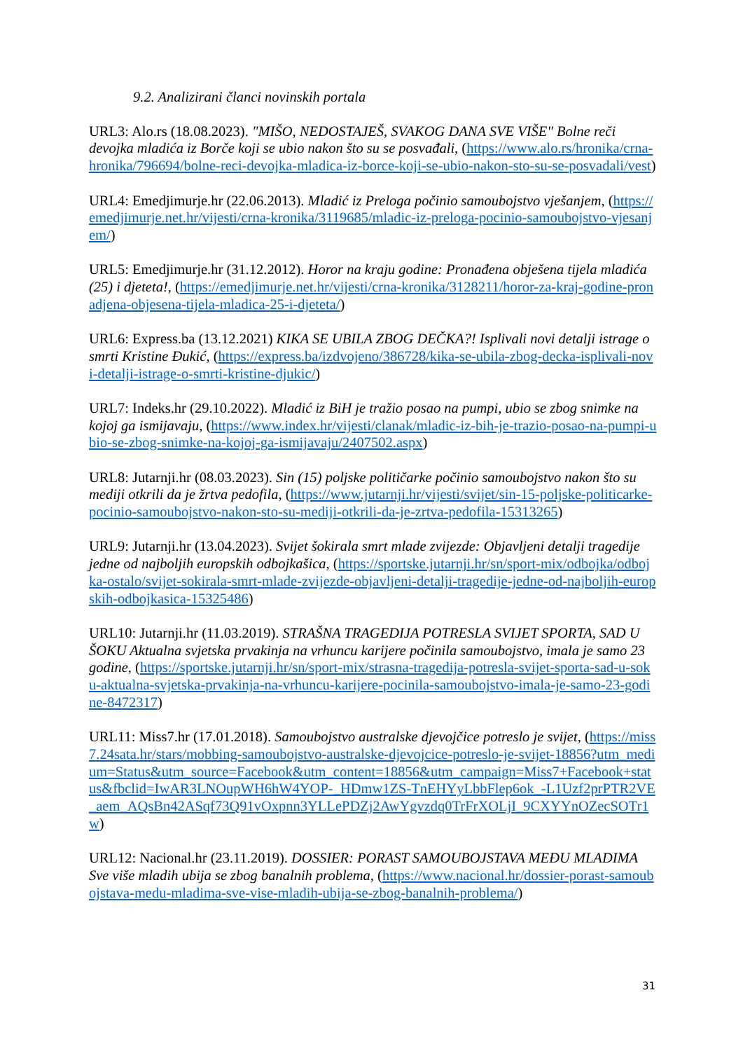9.2. Analizirani članci novinskih portala
URL3: Alo.rs (18.08.2023). "MIŠO, NEDOSTAJEŠ, SVAKOG DANA SVE VIŠE" Bolne reči devojka mladića iz Borče koji se ubio nakon što su se posvađali, (https://www.alo.rs/hronika/crna-hronika/796694/bolne-reci-devojka-mladica-iz-borce-koji-se-ubio-nakon-sto-su-se-posvadali/vest)
URL4: Emedjimurje.hr (22.06.2013). Mladić iz Preloga počinio samoubojstvo vješanjem, (https://emedjimurje.net.hr/vijesti/crna-kronika/3119685/mladic-iz-preloga-pocinio-samoubojstvo-vjesanjem/)
URL5: Emedjimurje.hr (31.12.2012). Horor na kraju godine: Pronađena obješena tijela mladića (25) i djeteta!, (https://emedjimurje.net.hr/vijesti/crna-kronika/3128211/horor-za-kraj-godine-pronadjena-objesena-tijela-mladica-25-i-djeteta/)
URL6: Express.ba (13.12.2021) KIKA SE UBILA ZBOG DEČKA?! Isplivali novi detalji istrage o smrti Kristine Đukić, (https://express.ba/izdvojeno/386728/kika-se-ubila-zbog-decka-isplivali-novi-detalji-istrage-o-smrti-kristine-djukic/)
URL7: Indeks.hr (29.10.2022). Mladić iz BiH je tražio posao na pumpi, ubio se zbog snimke na kojoj ga ismijavaju, (https://www.index.hr/vijesti/clanak/mladic-iz-bih-je-trazio-posao-na-pumpi-ubio-se-zbog-snimke-na-kojoj-ga-ismijavaju/2407502.aspx)
URL8: Jutarnji.hr (08.03.2023). Sin (15) poljske političarke počinio samoubojstvo nakon što su mediji otkrili da je žrtva pedofila, (https://www.jutarnji.hr/vijesti/svijet/sin-15-poljske-politicarke-pocinio-samoubojstvo-nakon-sto-su-mediji-otkrili-da-je-zrtva-pedofila-15313265)
URL9: Jutarnji.hr (13.04.2023). Svijet šokirala smrt mlade zvijezde: Objavljeni detalji tragedije jedne od najboljih europskih odbojkašica, (https://sportske.jutarnji.hr/sn/sport-mix/odbojka/odbojka-ostalo/svijet-sokirala-smrt-mlade-zvijezde-objavljeni-detalji-tragedije-jedne-od-najboljih-europskih-odbojkasica-15325486)
URL10: Jutarnji.hr (11.03.2019). STRAŠNA TRAGEDIJA POTRESLA SVIJET SPORTA, SAD U ŠOKU Aktualna svjetska prvakinja na vrhuncu karijere počinila samoubojstvo, imala je samo 23 godine, (https://sportske.jutarnji.hr/sn/sport-mix/strasna-tragedija-potresla-svijet-sporta-sad-u-soku-aktualna-svjetska-prvakinja-na-vrhuncu-karijere-pocinila-samoubojstvo-imala-je-samo-23-godine-8472317)
URL11: Miss7.hr (17.01.2018). Samoubojstvo australske djevojčice potreslo je svijet, (https://miss7.24sata.hr/stars/mobbing-samoubojstvo-australske-djevojcice-potreslo-je-svijet-18856?utm_medium=Status&utm_source=Facebook&utm_content=18856&utm_campaign=Miss7+Facebook+status&fbclid=IwAR3LNOupWH6hW4YOP-_HDmw1ZS-TnEHYyLbbFlep6ok_-L1Uzf2prPTR2VE_aem_AQsBn42ASqf73Q91vOxpnn3YLLePDZj2AwYgvzdq0TrFrXOLjI_9CXYYnOZecSOTr1w)
URL12: Nacional.hr (23.11.2019). DOSSIER: PORAST SAMOUBOJSTAVA MEĐU MLADIMA Sve više mladih ubija se zbog banalnih problema, (https://www.nacional.hr/dossier-porast-samoubojstava-medu-mladima-sve-vise-mladih-ubija-se-zbog-banalnih-problema/)
31